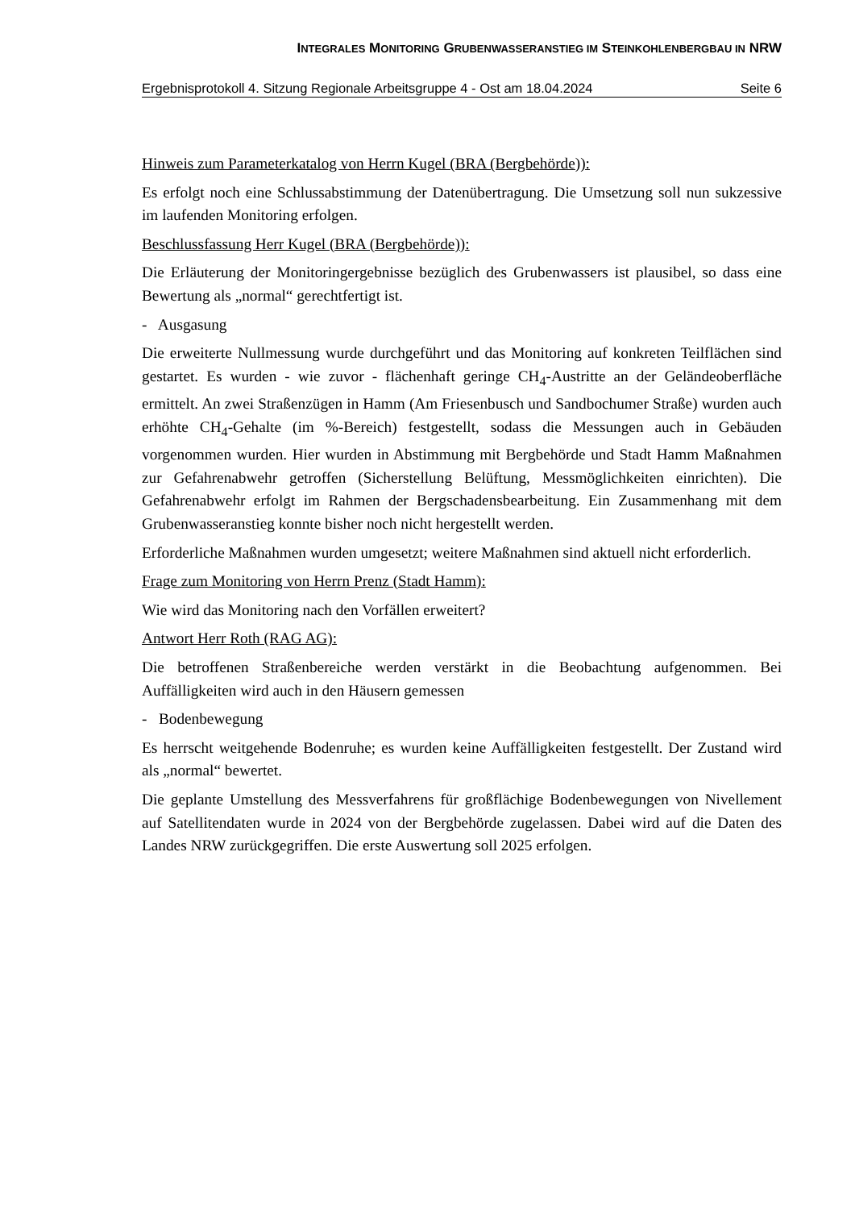INTEGRALES MONITORING GRUBENWASSERANSTIEG IM STEINKOHLENBERGBAU IN NRW
Ergebnisprotokoll 4. Sitzung Regionale Arbeitsgruppe 4 - Ost am 18.04.2024 Seite 6
Hinweis zum Parameterkatalog von Herrn Kugel (BRA (Bergbehörde)):
Es erfolgt noch eine Schlussabstimmung der Datenübertragung. Die Umsetzung soll nun sukzessive im laufenden Monitoring erfolgen.
Beschlussfassung Herr Kugel (BRA (Bergbehörde)):
Die Erläuterung der Monitoringergebnisse bezüglich des Grubenwassers ist plausibel, so dass eine Bewertung als „normal“ gerechtfertigt ist.
- Ausgasung
Die erweiterte Nullmessung wurde durchgeführt und das Monitoring auf konkreten Teilflächen sind gestartet. Es wurden - wie zuvor - flächenhaft geringe CH<sub>4</sub>-Austritte an der Geländeoberfläche ermittelt. An zwei Straßenzügen in Hamm (Am Friesenbusch und Sandbochumer Straße) wurden auch erhöhte CH<sub>4</sub>-Gehalte (im %-Bereich) festgestellt, sodass die Messungen auch in Gebäuden vorgenommen wurden. Hier wurden in Abstimmung mit Bergbehörde und Stadt Hamm Maßnahmen zur Gefahrenabwehr getroffen (Sicherstellung Belüftung, Messmöglichkeiten einrichten). Die Gefahrenabwehr erfolgt im Rahmen der Bergschadensbearbeitung. Ein Zusammenhang mit dem Grubenwasseranstieg konnte bisher noch nicht hergestellt werden.
Erforderliche Maßnahmen wurden umgesetzt; weitere Maßnahmen sind aktuell nicht erforderlich.
Frage zum Monitoring von Herrn Prenz (Stadt Hamm):
Wie wird das Monitoring nach den Vorfällen erweitert?
Antwort Herr Roth (RAG AG):
Die betroffenen Straßenbereiche werden verstärkt in die Beobachtung aufgenommen. Bei Auffälligkeiten wird auch in den Häusern gemessen
- Bodenbewegung
Es herrscht weitgehende Bodenruhe; es wurden keine Auffälligkeiten festgestellt. Der Zustand wird als „normal“ bewertet.
Die geplante Umstellung des Messverfahrens für großflächige Bodenbewegungen von Nivellement auf Satellitendaten wurde in 2024 von der Bergbehörde zugelassen. Dabei wird auf die Daten des Landes NRW zurückgegriffen. Die erste Auswertung soll 2025 erfolgen.